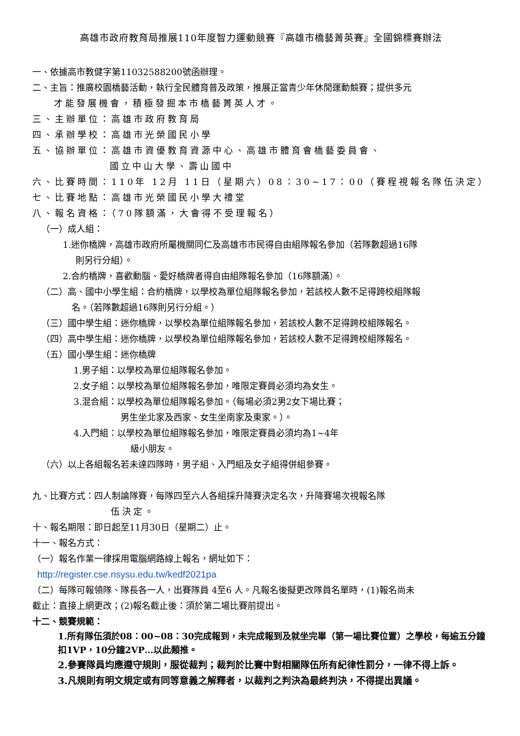高雄市政府教育局推展110年度智力運動競賽『高雄市橋藝菁英賽』全國錦標賽辦法
一、依據高市教健字第11032588200號函辦理。
二、主旨：推廣校園橋藝活動，執行全民體育普及政策，推展正當青少年休閒運動競賽；提供多元
才能發展機會，積極發掘本市橋藝菁英人才。
三、主辦單位：高雄市政府教育局
四、承辦學校：高雄市光榮國民小學
五、協辦單位：高雄市資優教育資源中心、高雄市體育會橋藝委員會、
國立中山大學、壽山國中
六、比賽時間：110年 12月 11日（星期六）08：30~17：00（賽程視報名隊伍決定）
七、比賽地點：高雄市光榮國民小學大禮堂
八、報名資格：（70隊額滿，大會得不受理報名）
（一）成人組：
1.迷你橋牌，高雄市政府所屬機關同仁及高雄市市民得自由組隊報名參加（若隊數超過16隊
則另行分組）。
2.合約橋牌，喜歡動腦、愛好橋牌者得自由組隊報名參加（16隊額滿）。
（二）高、國中小學生組：合約橋牌，以學校為單位組隊報名參加，若該校人數不足得跨校組隊報
名。（若隊數超過16隊則另行分組。）
（三）國中學生組：迷你橋牌，以學校為單位組隊報名參加，若該校人數不足得跨校組隊報名。
（四）高中學生組：迷你橋牌，以學校為單位組隊報名參加，若該校人數不足得跨校組隊報名。
（五）國小學生組：迷你橋牌
1.男子組：以學校為單位組隊報名參加。
2.女子組：以學校為單位組隊報名參加，唯限定賽員必須均為女生。
3.混合組：以學校為單位組隊報名參加。（每場必須2男2女下場比賽；
男生坐北家及西家、女生坐南家及東家。）。
4.入門組：以學校為單位組隊報名參加，唯限定賽員必須均為1~4年
級小朋友。
（六）以上各組報名若未達四隊時，男子組、入門組及女子組得併組參賽。
九、比賽方式：四人制論隊賽，每隊四至六人各組採升降賽決定名次，升降賽場次視報名隊
伍決定。
十、報名期限：即日起至11月30日（星期二）止。
十一、報名方式：
（一）報名作業一律採用電腦網路線上報名，網址如下：
http://register.cse.nsysu.edu.tw/kedf2021pa
（二）每隊可報領隊、隊長各一人，出賽隊員 4至6 人。凡報名後擬更改隊員名單時，(1)報名尚未
截止：直接上網更改；(2)報名截止後：須於第二場比賽前提出。
十二、競賽規範：
1.所有隊伍須於08：00~08：30完成報到，未完成報到及就坐完畢（第一場比賽位置）之學校，每逾五分鐘扣1VP，10分鐘2VP…以此類推。
2.參賽隊員均應遵守規則，服從裁判；裁判於比賽中對相關隊伍所有紀律性罰分，一律不得上訴。
3.凡規則有明文規定或有同等意義之解釋者，以裁判之判決為最終判決，不得提出異議。